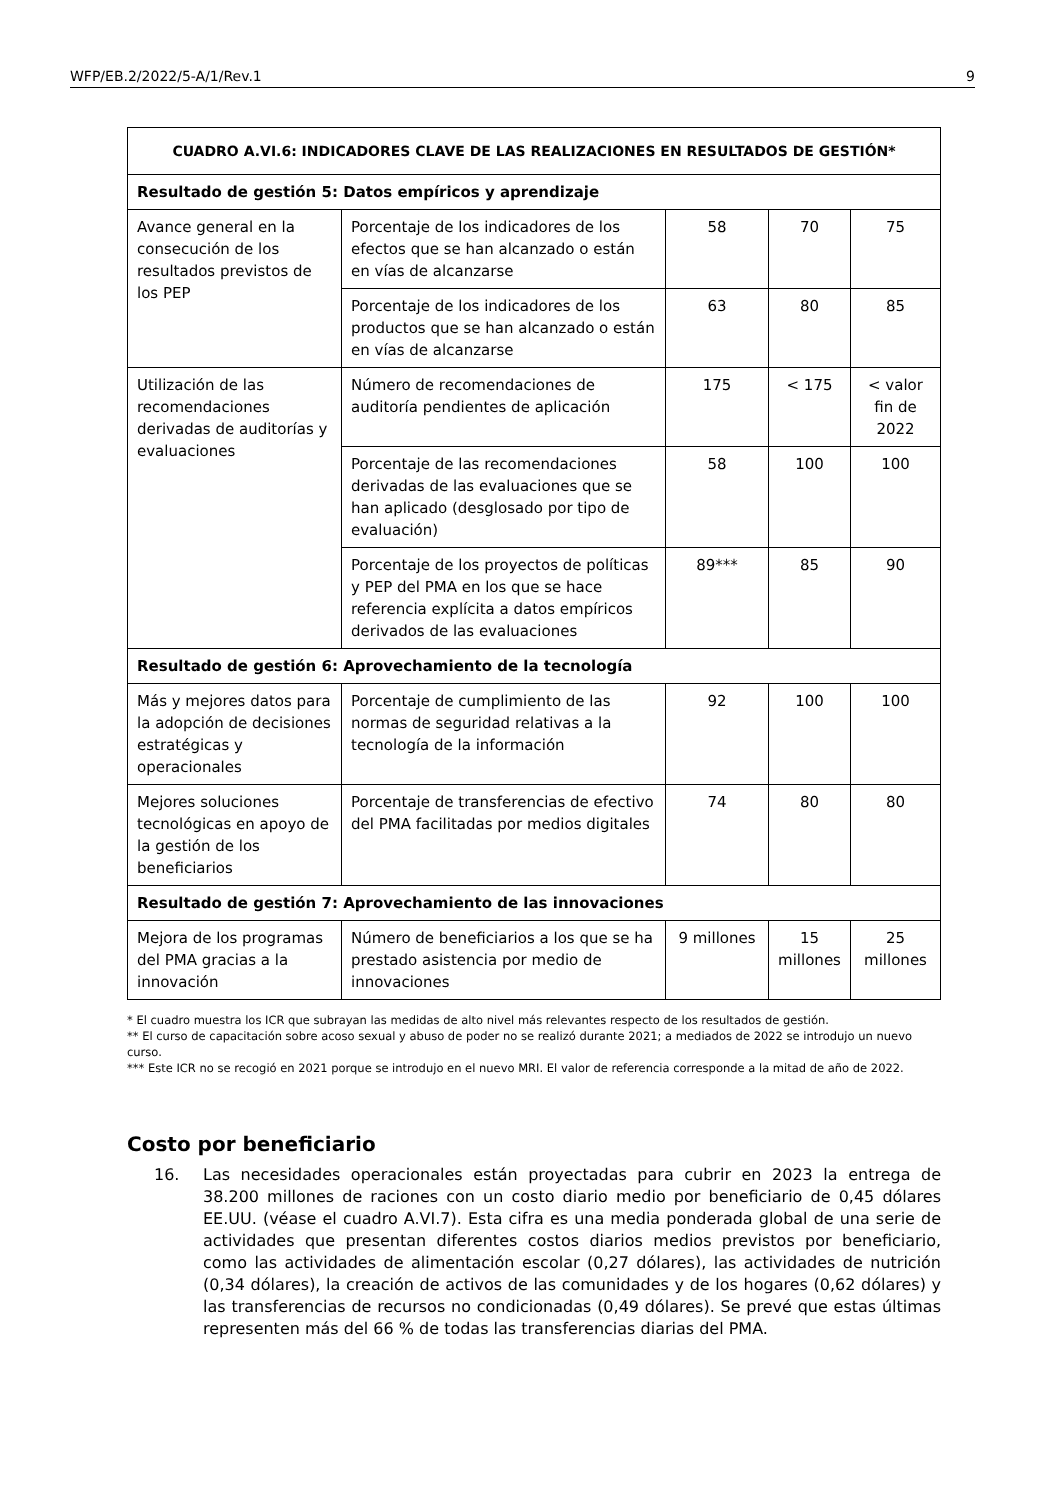WFP/EB.2/2022/5-A/1/Rev.1 9
| CUADRO A.VI.6: INDICADORES CLAVE DE LAS REALIZACIONES EN RESULTADOS DE GESTIÓN* | | | | |
| --- | --- | --- | --- | --- |
| Resultado de gestión 5: Datos empíricos y aprendizaje | | | | |
| Avance general en la consecución de los resultados previstos de los PEP | Porcentaje de los indicadores de los efectos que se han alcanzado o están en vías de alcanzarse | 58 | 70 | 75 |
| | Porcentaje de los indicadores de los productos que se han alcanzado o están en vías de alcanzarse | 63 | 80 | 85 |
| Utilización de las recomendaciones derivadas de auditorías y evaluaciones | Número de recomendaciones de auditoría pendientes de aplicación | 175 | < 175 | < valor fin de 2022 |
| | Porcentaje de las recomendaciones derivadas de las evaluaciones que se han aplicado (desglosado por tipo de evaluación) | 58 | 100 | 100 |
| | Porcentaje de los proyectos de políticas y PEP del PMA en los que se hace referencia explícita a datos empíricos derivados de las evaluaciones | 89*** | 85 | 90 |
| Resultado de gestión 6: Aprovechamiento de la tecnología | | | | |
| Más y mejores datos para la adopción de decisiones estratégicas y operacionales | Porcentaje de cumplimiento de las normas de seguridad relativas a la tecnología de la información | 92 | 100 | 100 |
| Mejores soluciones tecnológicas en apoyo de la gestión de los beneficiarios | Porcentaje de transferencias de efectivo del PMA facilitadas por medios digitales | 74 | 80 | 80 |
| Resultado de gestión 7: Aprovechamiento de las innovaciones | | | | |
| Mejora de los programas del PMA gracias a la innovación | Número de beneficiarios a los que se ha prestado asistencia por medio de innovaciones | 9 millones | 15 millones | 25 millones |
* El cuadro muestra los ICR que subrayan las medidas de alto nivel más relevantes respecto de los resultados de gestión.
** El curso de capacitación sobre acoso sexual y abuso de poder no se realizó durante 2021; a mediados de 2022 se introdujo un nuevo curso.
*** Este ICR no se recogió en 2021 porque se introdujo en el nuevo MRI. El valor de referencia corresponde a la mitad de año de 2022.
Costo por beneficiario
16. Las necesidades operacionales están proyectadas para cubrir en 2023 la entrega de 38.200 millones de raciones con un costo diario medio por beneficiario de 0,45 dólares EE.UU. (véase el cuadro A.VI.7). Esta cifra es una media ponderada global de una serie de actividades que presentan diferentes costos diarios medios previstos por beneficiario, como las actividades de alimentación escolar (0,27 dólares), las actividades de nutrición (0,34 dólares), la creación de activos de las comunidades y de los hogares (0,62 dólares) y las transferencias de recursos no condicionadas (0,49 dólares). Se prevé que estas últimas representen más del 66 % de todas las transferencias diarias del PMA.